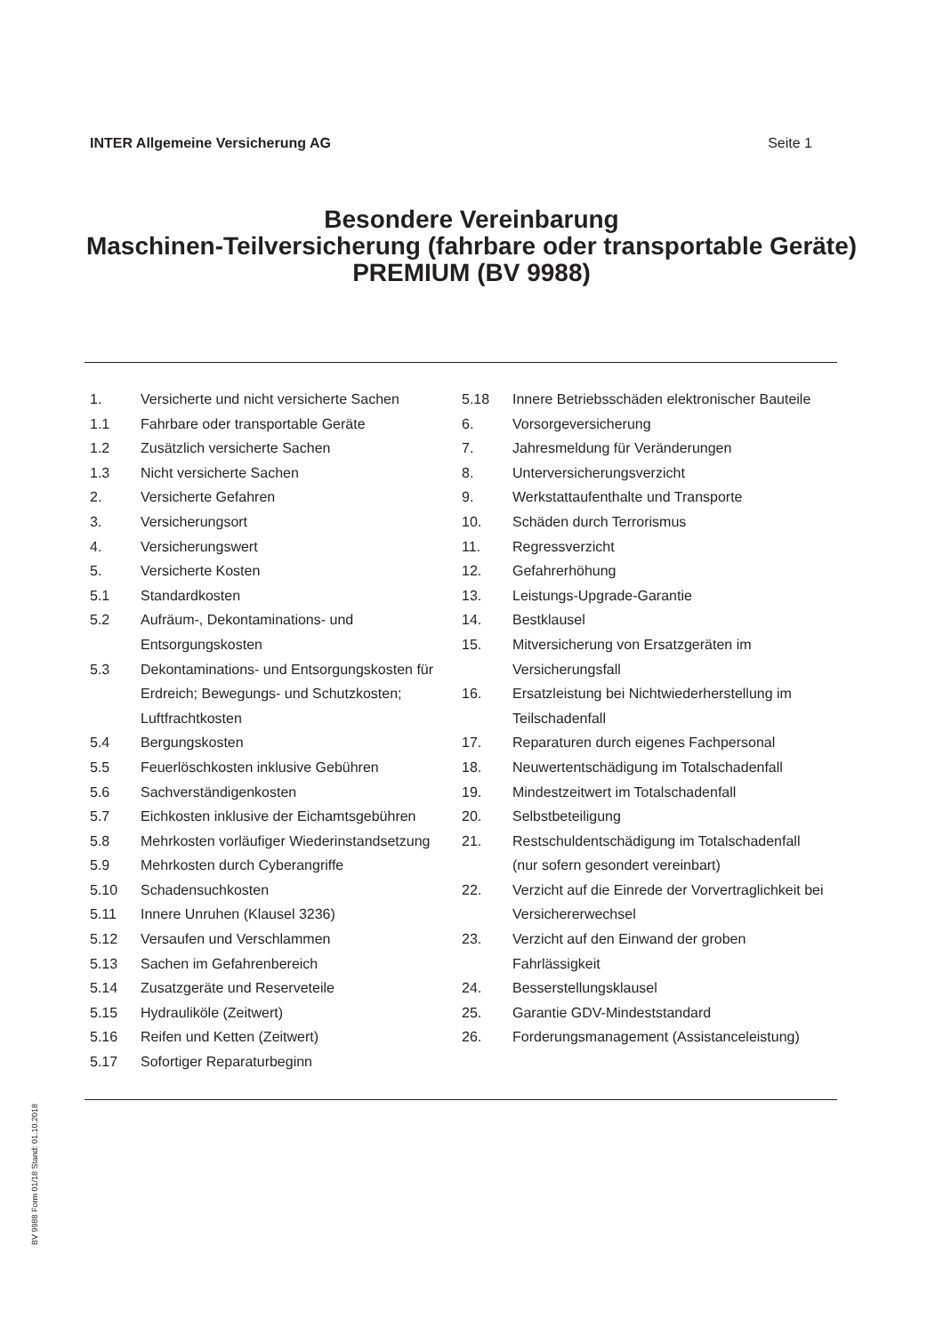INTER Allgemeine Versicherung AG Seite 1
Besondere Vereinbarung
Maschinen-Teilversicherung (fahrbare oder transportable Geräte) PREMIUM (BV 9988)
1. Versicherte und nicht versicherte Sachen
1.1 Fahrbare oder transportable Geräte
1.2 Zusätzlich versicherte Sachen
1.3 Nicht versicherte Sachen
2. Versicherte Gefahren
3. Versicherungsort
4. Versicherungswert
5. Versicherte Kosten
5.1 Standardkosten
5.2 Aufräum-, Dekontaminations- und Entsorgungskosten
5.3 Dekontaminations- und Entsorgungskosten für Erdreich; Bewegungs- und Schutzkosten; Luftfrachtkosten
5.4 Bergungskosten
5.5 Feuerlöschkosten inklusive Gebühren
5.6 Sachverständigenkosten
5.7 Eichkosten inklusive der Eichamtsgebühren
5.8 Mehrkosten vorläufiger Wiederinstandsetzung
5.9 Mehrkosten durch Cyberangriffe
5.10 Schadensuchkosten
5.11 Innere Unruhen (Klausel 3236)
5.12 Versaufen und Verschlammen
5.13 Sachen im Gefahrenbereich
5.14 Zusatzgeräte und Reserveteile
5.15 Hydrauliköle (Zeitwert)
5.16 Reifen und Ketten (Zeitwert)
5.17 Sofortiger Reparaturbeginn
5.18 Innere Betriebsschäden elektronischer Bauteile
6. Vorsorgeversicherung
7. Jahresmeldung für Veränderungen
8. Unterversicherungsverzicht
9. Werkstattaufenthalte und Transporte
10. Schäden durch Terrorismus
11. Regressverzicht
12. Gefahrerhöhung
13. Leistungs-Upgrade-Garantie
14. Bestklausel
15. Mitversicherung von Ersatzgeräten im Versicherungsfall
16. Ersatzleistung bei Nichtwiederherstellung im Teilschadenfall
17. Reparaturen durch eigenes Fachpersonal
18. Neuwertentschädigung im Totalschadenfall
19. Mindestzeitwert im Totalschadenfall
20. Selbstbeteiligung
21. Restschuldentschädigung im Totalschadenfall (nur sofern gesondert vereinbart)
22. Verzicht auf die Einrede der Vorvertraglichkeit bei Versichererwechsel
23. Verzicht auf den Einwand der groben Fahrlässigkeit
24. Besserstellungsklausel
25. Garantie GDV-Mindeststandard
26. Forderungsmanagement (Assistanceleistung)
BV 9988 Form 01/18 Stand: 01.10.2018